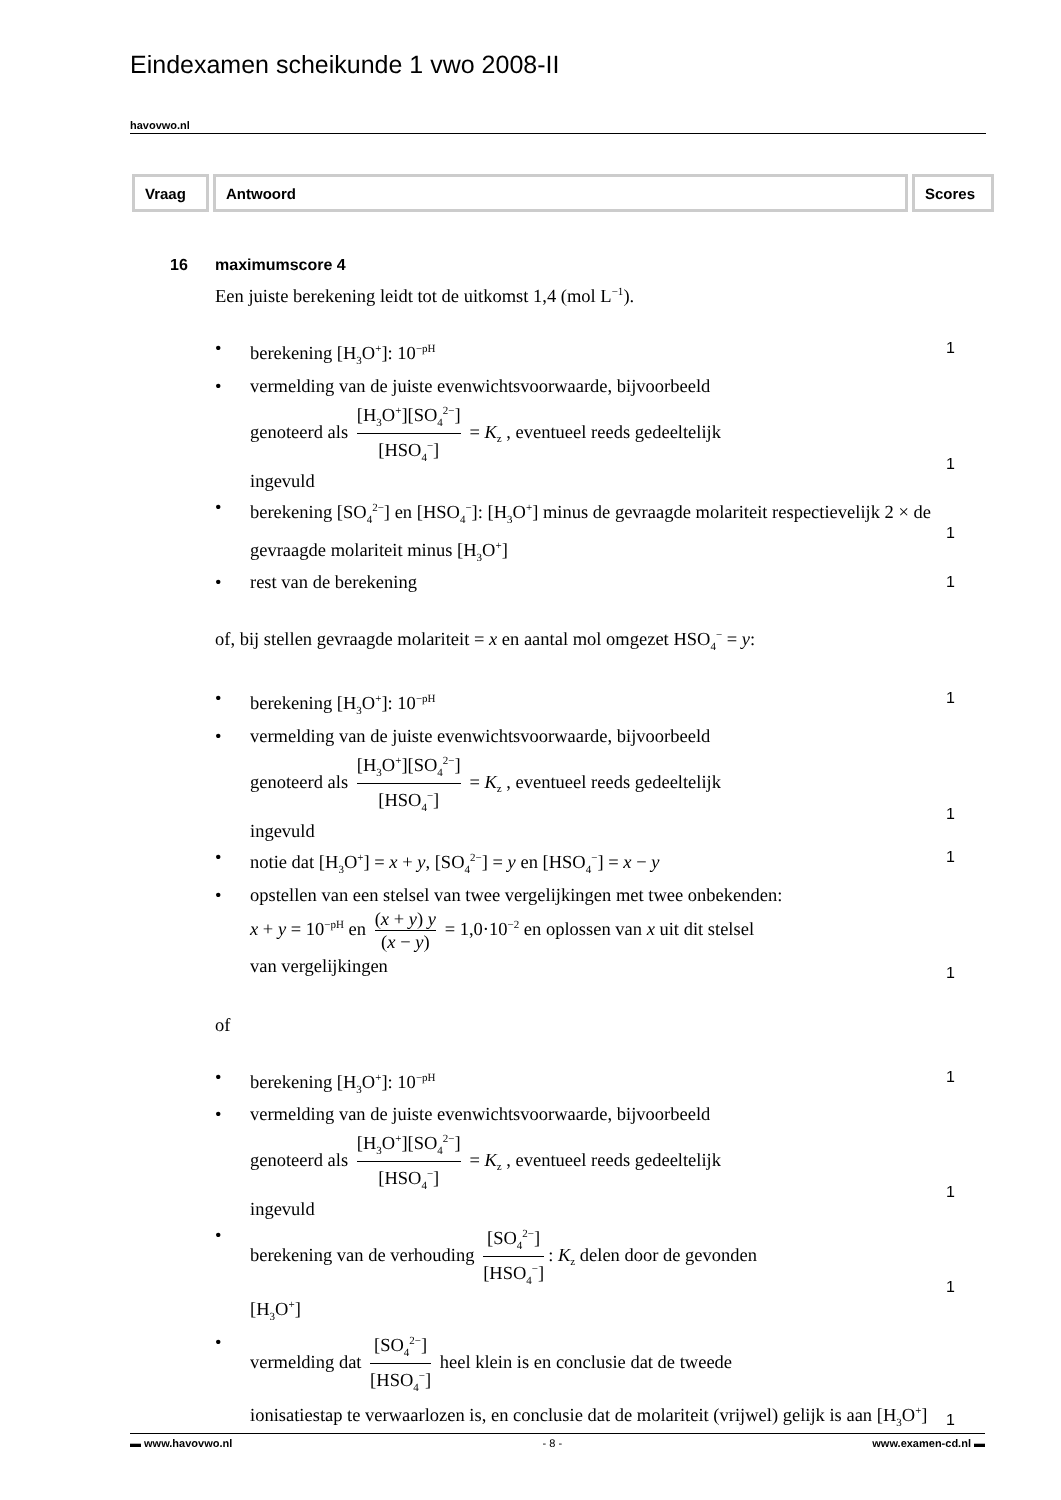Eindexamen scheikunde 1 vwo 2008-II
havovwo.nl
| Vraag | Antwoord | Scores |
| --- | --- | --- |
16 maximumscore 4
Een juiste berekening leidt tot de uitkomst 1,4 (mol L<sup>−1</sup>).
• berekening [H<sub>3</sub>O<sup>+</sup>]: 10<sup>−pH</sup> 1
• vermelding van de juiste evenwichtsvoorwaarde, bijvoorbeeld
genoteerd als [H<sub>3</sub>O<sup>+</sup>][SO<sub>4</sub><sup>2−</sup>] [HSO<sub>4</sub><sup>−</sup>] = K<sub>z</sub> , eventueel reeds gedeeltelijk
ingevuld
1
• berekening [SO<sub>4</sub><sup>2−</sup>] en [HSO<sub>4</sub><sup>−</sup>]: [H<sub>3</sub>O<sup>+</sup>] minus de gevraagde molariteit respectievelijk 2 × de gevraagde molariteit minus [H<sub>3</sub>O<sup>+</sup>]
1
• rest van de berekening 1
of, bij stellen gevraagde molariteit = x en aantal mol omgezet HSO<sub>4</sub><sup>−</sup> = y:
• berekening [H<sub>3</sub>O<sup>+</sup>]: 10<sup>−pH</sup> 1
• vermelding van de juiste evenwichtsvoorwaarde, bijvoorbeeld
genoteerd als [H<sub>3</sub>O<sup>+</sup>][SO<sub>4</sub><sup>2−</sup>] [HSO<sub>4</sub><sup>−</sup>] = K<sub>z</sub> , eventueel reeds gedeeltelijk
ingevuld
1
• notie dat [H<sub>3</sub>O<sup>+</sup>] = x + y, [SO<sub>4</sub><sup>2−</sup>] = y en [HSO<sub>4</sub><sup>−</sup>] = x − y 1
• opstellen van een stelsel van twee vergelijkingen met twee onbekenden:
x + y = 10<sup>−pH</sup> en (x + y) y (x − y) = 1,0·10<sup>−2</sup> en oplossen van x uit dit stelsel
van vergelijkingen
1
of
• berekening [H<sub>3</sub>O<sup>+</sup>]: 10<sup>−pH</sup> 1
• vermelding van de juiste evenwichtsvoorwaarde, bijvoorbeeld
genoteerd als [H<sub>3</sub>O<sup>+</sup>][SO<sub>4</sub><sup>2−</sup>] [HSO<sub>4</sub><sup>−</sup>] = K<sub>z</sub> , eventueel reeds gedeeltelijk
ingevuld
1
• berekening van de verhouding [SO<sub>4</sub><sup>2−</sup>] [HSO<sub>4</sub><sup>−</sup>]: K<sub>z</sub> delen door de gevonden
[H<sub>3</sub>O<sup>+</sup>]
1
• vermelding dat [SO<sub>4</sub><sup>2−</sup>] [HSO<sub>4</sub><sup>−</sup>] heel klein is en conclusie dat de tweede
ionisatiestap te verwaarlozen is, en conclusie dat de molariteit (vrijwel) gelijk is aan [H<sub>3</sub>O<sup>+</sup>]
1
▬ www.havovwo.nl - 8 - www.examen-cd.nl ▬